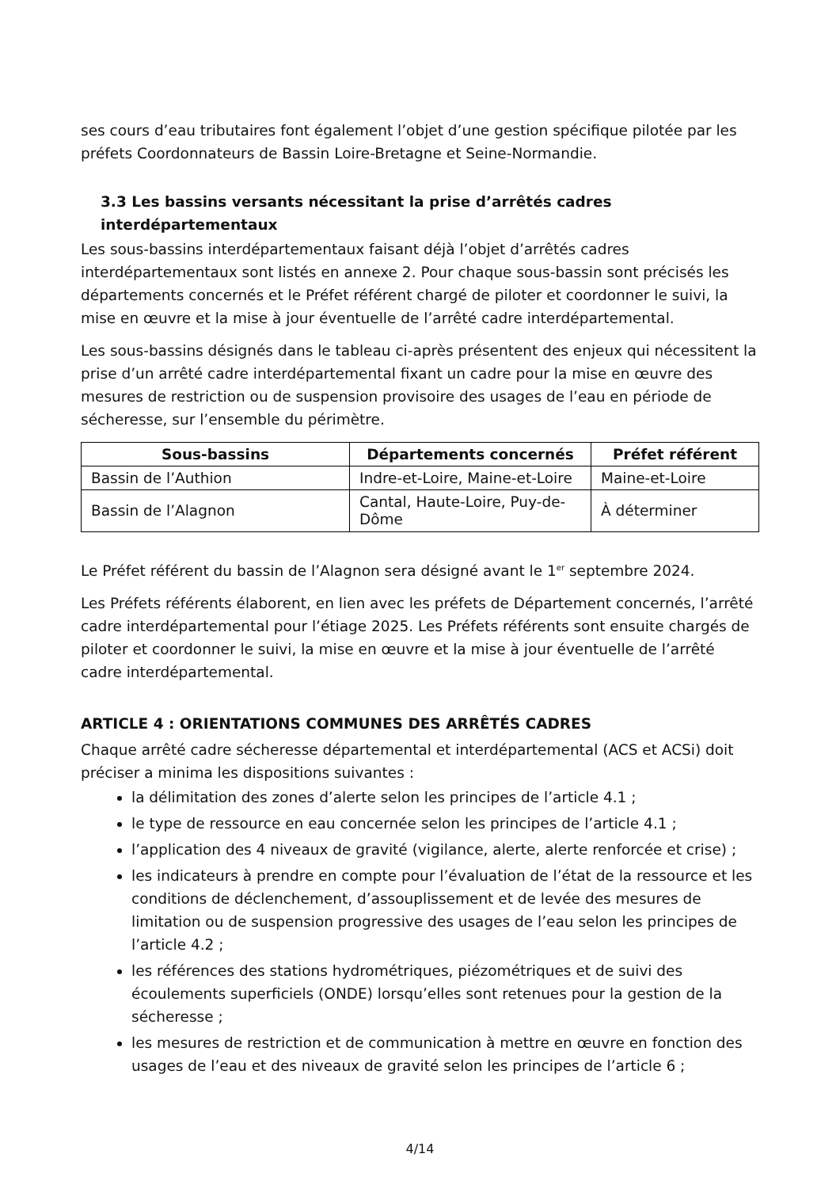ses cours d’eau tributaires font également l’objet d’une gestion spécifique pilotée par les préfets Coordonnateurs de Bassin Loire-Bretagne et Seine-Normandie.
3.3 Les bassins versants nécessitant la prise d’arrêtés cadres interdépartementaux
Les sous-bassins interdépartementaux faisant déjà l’objet d’arrêtés cadres interdépartementaux sont listés en annexe 2. Pour chaque sous-bassin sont précisés les départements concernés et le Préfet référent chargé de piloter et coordonner le suivi, la mise en œuvre et la mise à jour éventuelle de l’arrêté cadre interdépartemental.
Les sous-bassins désignés dans le tableau ci-après présentent des enjeux qui nécessitent la prise d’un arrêté cadre interdépartemental fixant un cadre pour la mise en œuvre des mesures de restriction ou de suspension provisoire des usages de l’eau en période de sécheresse, sur l’ensemble du périmètre.
| Sous-bassins | Départements concernés | Préfet référent |
| --- | --- | --- |
| Bassin de l’Authion | Indre-et-Loire, Maine-et-Loire | Maine-et-Loire |
| Bassin de l’Alagnon | Cantal, Haute-Loire, Puy-de-Dôme | À déterminer |
Le Préfet référent du bassin de l’Alagnon sera désigné avant le 1<sup>er</sup> septembre 2024.
Les Préfets référents élaborent, en lien avec les préfets de Département concernés, l’arrêté cadre interdépartemental pour l’étiage 2025. Les Préfets référents sont ensuite chargés de piloter et coordonner le suivi, la mise en œuvre et la mise à jour éventuelle de l’arrêté cadre interdépartemental.
ARTICLE 4 : ORIENTATIONS COMMUNES DES ARRÊTÉS CADRES
Chaque arrêté cadre sécheresse départemental et interdépartemental (ACS et ACSi) doit préciser a minima les dispositions suivantes :
la délimitation des zones d’alerte selon les principes de l’article 4.1 ;
le type de ressource en eau concernée selon les principes de l’article 4.1 ;
l’application des 4 niveaux de gravité (vigilance, alerte, alerte renforcée et crise) ;
les indicateurs à prendre en compte pour l’évaluation de l’état de la ressource et les conditions de déclenchement, d’assouplissement et de levée des mesures de limitation ou de suspension progressive des usages de l’eau selon les principes de l’article 4.2 ;
les références des stations hydrométriques, piézométriques et de suivi des écoulements superficiels (ONDE) lorsqu’elles sont retenues pour la gestion de la sécheresse ;
les mesures de restriction et de communication à mettre en œuvre en fonction des usages de l’eau et des niveaux de gravité selon les principes de l’article 6 ;
4/14